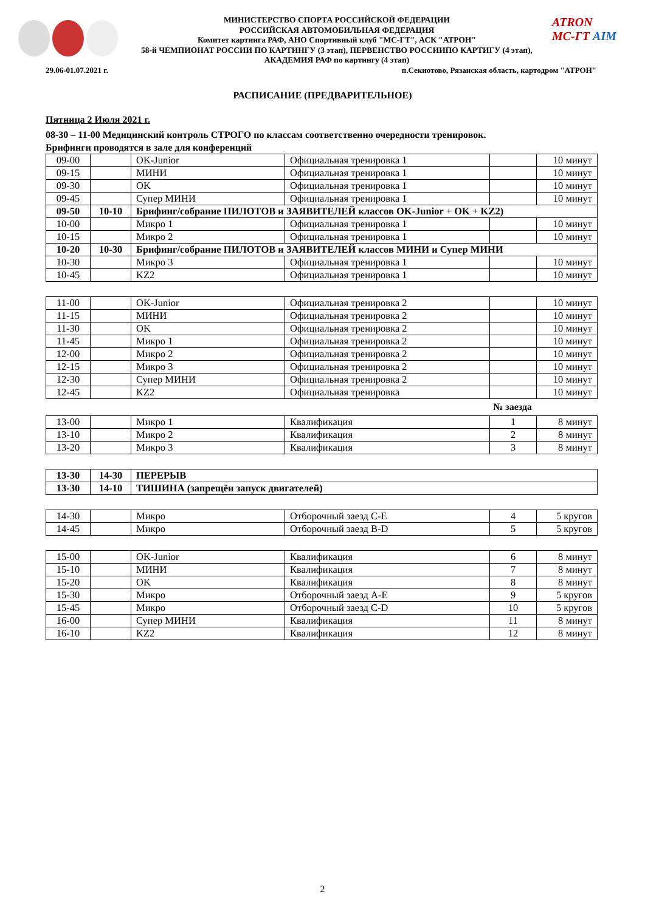МИНИСТЕРСТВО СПОРТА РОССИЙСКОЙ ФЕДЕРАЦИИ
РОССИЙСКАЯ АВТОМОБИЛЬНАЯ ФЕДЕРАЦИЯ
Комитет картинга РАФ, АНО Спортивный клуб "МС-ГТ", АСК "АТРОН"
58-й ЧЕМПИОНАТ РОССИИ ПО КАРТИНГУ (3 этап), ПЕРВЕНСТВО РОССИИПО КАРТИГУ (4 этап),
АКАДЕМИЯ РАФ по картингу (4 этап)
ATRON
MC-ГТ AIM
29.06-01.07.2021 г. п.Секиотово, Рязанская область, картодром "АТРОН"
РАСПИСАНИЕ (ПРЕДВАРИТЕЛЬНОЕ)
Пятница 2 Июля 2021 г.
08-30 – 11-00 Медицинский контроль СТРОГО по классам соответственно очередности тренировок.
Брифинги проводятся в зале для конференций
| 09-00 | | OK-Junior | Официальная тренировка 1 | | 10 минут |
| 09-15 | | МИНИ | Официальная тренировка 1 | | 10 минут |
| 09-30 | | OK | Официальная тренировка 1 | | 10 минут |
| 09-45 | | Супер МИНИ | Официальная тренировка 1 | | 10 минут |
| 09-50 | 10-10 | Брифинг/собрание ПИЛОТОВ и ЗАЯВИТЕЛЕЙ классов OK-Junior + OK + KZ2) | | | |
| 10-00 | | Микро 1 | Официальная тренировка 1 | | 10 минут |
| 10-15 | | Микро 2 | Официальная тренировка 1 | | 10 минут |
| 10-20 | 10-30 | Брифинг/собрание ПИЛОТОВ и ЗАЯВИТЕЛЕЙ классов МИНИ и Супер МИНИ | | | |
| 10-30 | | Микро 3 | Официальная тренировка 1 | | 10 минут |
| 10-45 | | KZ2 | Официальная тренировка 1 | | 10 минут |
| 11-00 | | OK-Junior | Официальная тренировка 2 | | 10 минут |
| 11-15 | | МИНИ | Официальная тренировка 2 | | 10 минут |
| 11-30 | | OK | Официальная тренировка 2 | | 10 минут |
| 11-45 | | Микро 1 | Официальная тренировка 2 | | 10 минут |
| 12-00 | | Микро 2 | Официальная тренировка 2 | | 10 минут |
| 12-15 | | Микро 3 | Официальная тренировка 2 | | 10 минут |
| 12-30 | | Супер МИНИ | Официальная тренировка 2 | | 10 минут |
| 12-45 | | KZ2 | Официальная тренировка | | 10 минут |
№ заезда
| 13-00 | | Микро 1 | Квалификация | 1 | 8 минут |
| 13-10 | | Микро 2 | Квалификация | 2 | 8 минут |
| 13-20 | | Микро 3 | Квалификация | 3 | 8 минут |
| 13-30 | 14-30 | ПЕРЕРЫВ |
| 13-30 | 14-10 | ТИШИНА (запрещён запуск двигателей) |
| 14-30 | | Микро | Отборочный заезд C-E | 4 | 5 кругов |
| 14-45 | | Микро | Отборочный заезд B-D | 5 | 5 кругов |
| 15-00 | | OK-Junior | Квалификация | 6 | 8 минут |
| 15-10 | | МИНИ | Квалификация | 7 | 8 минут |
| 15-20 | | OK | Квалификация | 8 | 8 минут |
| 15-30 | | Микро | Отборочный заезд A-E | 9 | 5 кругов |
| 15-45 | | Микро | Отборочный заезд C-D | 10 | 5 кругов |
| 16-00 | | Супер МИНИ | Квалификация | 11 | 8 минут |
| 16-10 | | KZ2 | Квалификация | 12 | 8 минут |
2